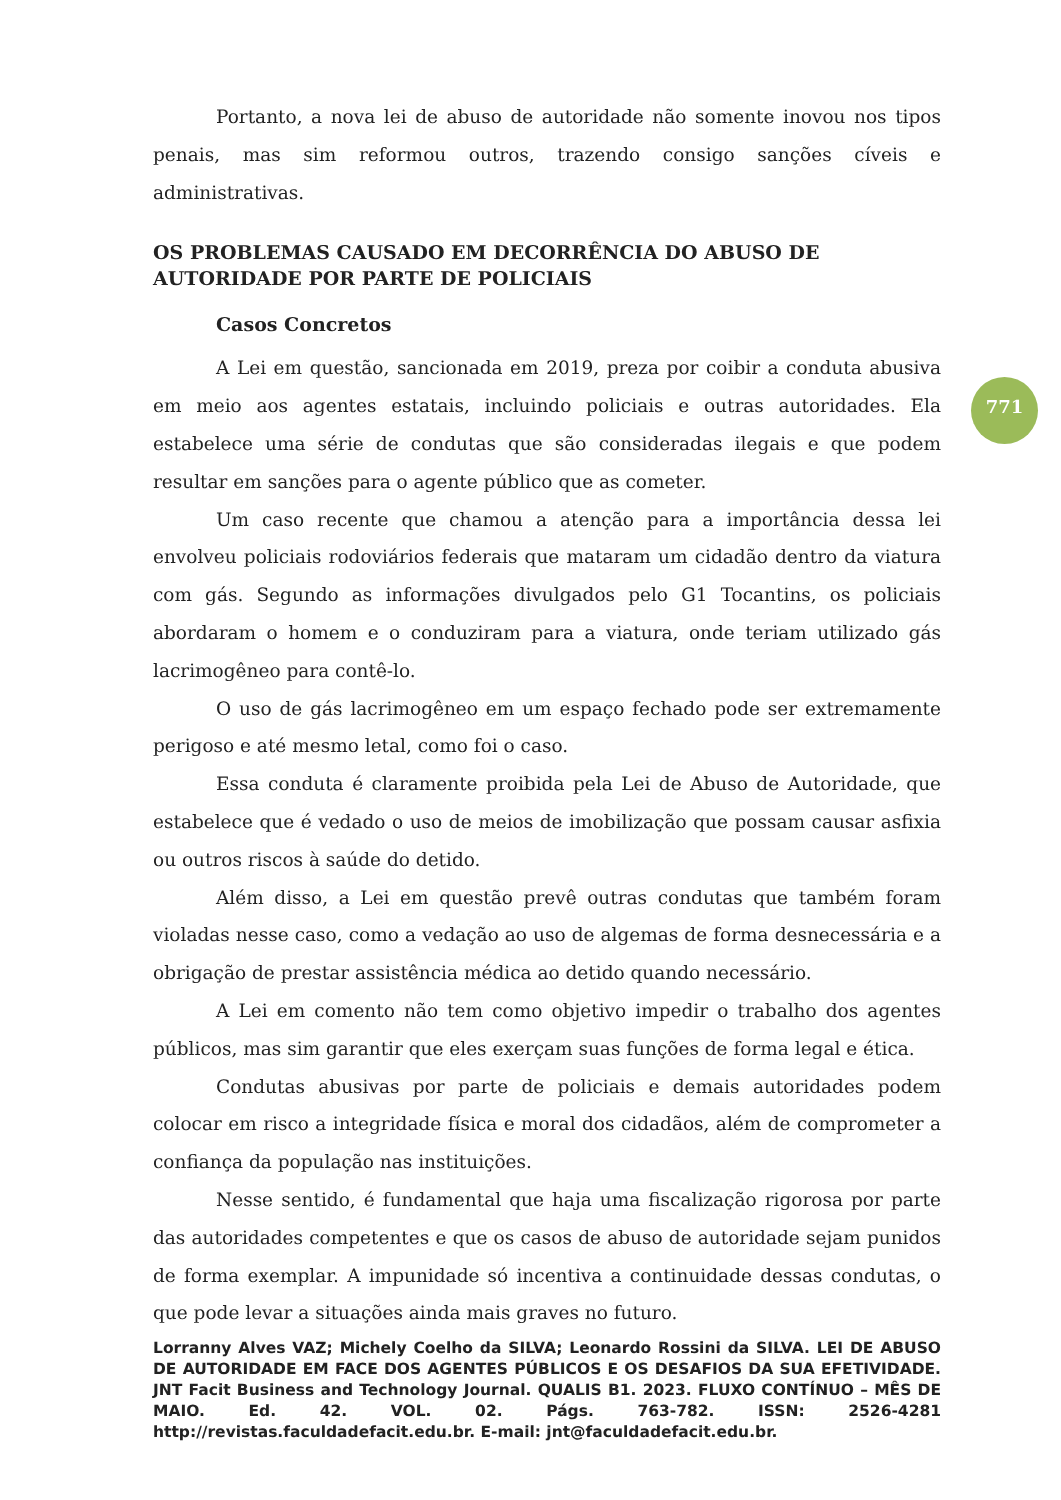Portanto, a nova lei de abuso de autoridade não somente inovou nos tipos penais, mas sim reformou outros, trazendo consigo sanções cíveis e administrativas.
OS PROBLEMAS CAUSADO EM DECORRÊNCIA DO ABUSO DE AUTORIDADE POR PARTE DE POLICIAIS
Casos Concretos
A Lei em questão, sancionada em 2019, preza por coibir a conduta abusiva em meio aos agentes estatais, incluindo policiais e outras autoridades. Ela estabelece uma série de condutas que são consideradas ilegais e que podem resultar em sanções para o agente público que as cometer.
Um caso recente que chamou a atenção para a importância dessa lei envolveu policiais rodoviários federais que mataram um cidadão dentro da viatura com gás. Segundo as informações divulgados pelo G1 Tocantins, os policiais abordaram o homem e o conduziram para a viatura, onde teriam utilizado gás lacrimogêneo para contê-lo.
O uso de gás lacrimogêneo em um espaço fechado pode ser extremamente perigoso e até mesmo letal, como foi o caso.
Essa conduta é claramente proibida pela Lei de Abuso de Autoridade, que estabelece que é vedado o uso de meios de imobilização que possam causar asfixia ou outros riscos à saúde do detido.
Além disso, a Lei em questão prevê outras condutas que também foram violadas nesse caso, como a vedação ao uso de algemas de forma desnecessária e a obrigação de prestar assistência médica ao detido quando necessário.
A Lei em comento não tem como objetivo impedir o trabalho dos agentes públicos, mas sim garantir que eles exerçam suas funções de forma legal e ética.
Condutas abusivas por parte de policiais e demais autoridades podem colocar em risco a integridade física e moral dos cidadãos, além de comprometer a confiança da população nas instituições.
Nesse sentido, é fundamental que haja uma fiscalização rigorosa por parte das autoridades competentes e que os casos de abuso de autoridade sejam punidos de forma exemplar. A impunidade só incentiva a continuidade dessas condutas, o que pode levar a situações ainda mais graves no futuro.
771
Lorranny Alves VAZ; Michely Coelho da SILVA; Leonardo Rossini da SILVA. LEI DE ABUSO DE AUTORIDADE EM FACE DOS AGENTES PÚBLICOS E OS DESAFIOS DA SUA EFETIVIDADE. JNT Facit Business and Technology Journal. QUALIS B1. 2023. FLUXO CONTÍNUO – MÊS DE MAIO. Ed. 42. VOL. 02. Págs. 763-782. ISSN: 2526-4281 http://revistas.faculdadefacit.edu.br. E-mail: jnt@faculdadefacit.edu.br.